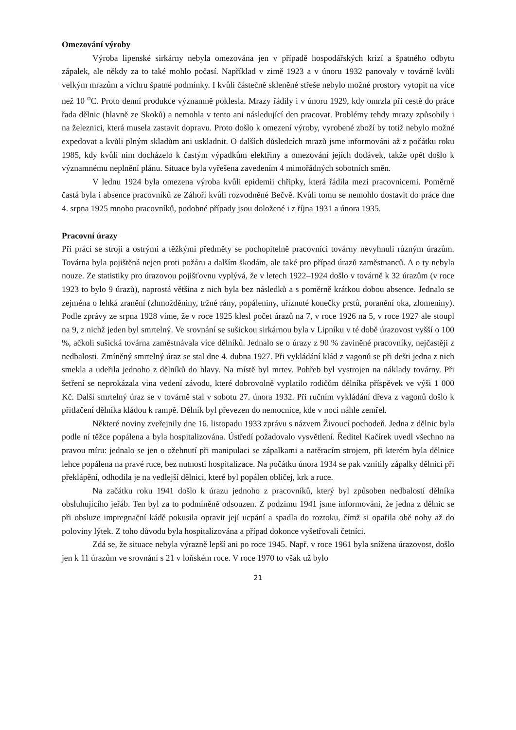Omezování výroby
Výroba lipenské sirkárny nebyla omezována jen v případě hospodářských krizí a špatného odbytu zápalek, ale někdy za to také mohlo počasí. Například v zimě 1923 a v únoru 1932 panovaly v továrně kvůli velkým mrazům a vichru špatné podmínky. I kvůli částečně skleněné střeše nebylo možné prostory vytopit na více než 10 <sup>o</sup>C. Proto denní produkce významně poklesla. Mrazy řádily i v únoru 1929, kdy omrzla při cestě do práce řada dělnic (hlavně ze Skoků) a nemohla v tento ani následující den pracovat. Problémy tehdy mrazy způsobily i na železnici, která musela zastavit dopravu. Proto došlo k omezení výroby, vyrobené zboží by totiž nebylo možné expedovat a kvůli plným skladům ani uskladnit. O dalších důsledcích mrazů jsme informováni až z počátku roku 1985, kdy kvůli nim docházelo k častým výpadkům elektřiny a omezování jejích dodávek, takže opět došlo k významnému neplnění plánu. Situace byla vyřešena zavedením 4 mimořádných sobotních směn.
V lednu 1924 byla omezena výroba kvůli epidemii chřipky, která řádila mezi pracovnicemi. Poměrně častá byla i absence pracovníků ze Záhoří kvůli rozvodněné Bečvě. Kvůli tomu se nemohlo dostavit do práce dne 4. srpna 1925 mnoho pracovníků, podobné případy jsou doložené i z října 1931 a února 1935.
Pracovní úrazy
Při práci se stroji a ostrými a těžkými předměty se pochopitelně pracovníci továrny nevyhnuli různým úrazům. Továrna byla pojištěná nejen proti požáru a dalším škodám, ale také pro případ úrazů zaměstnanců. A o ty nebyla nouze. Ze statistiky pro úrazovou pojišťovnu vyplývá, že v letech 1922–1924 došlo v továrně k 32 úrazům (v roce 1923 to bylo 9 úrazů), naprostá většina z nich byla bez následků a s poměrně krátkou dobou absence. Jednalo se zejména o lehká zranění (zhmožděniny, tržné rány, popáleniny, uříznuté konečky prstů, poranění oka, zlomeniny). Podle zprávy ze srpna 1928 víme, že v roce 1925 klesl počet úrazů na 7, v roce 1926 na 5, v roce 1927 ale stoupl na 9, z nichž jeden byl smrtelný. Ve srovnání se sušickou sirkárnou byla v Lipníku v té době úrazovost vyšší o 100 %, ačkoli sušická továrna zaměstnávala více dělníků. Jednalo se o úrazy z 90 % zaviněné pracovníky, nejčastěji z nedbalosti. Zmíněný smrtelný úraz se stal dne 4. dubna 1927. Při vykládání klád z vagonů se při dešti jedna z nich smekla a udeřila jednoho z dělníků do hlavy. Na místě byl mrtev. Pohřeb byl vystrojen na náklady továrny. Při šetření se neprokázala vina vedení závodu, které dobrovolně vyplatilo rodičům dělníka příspěvek ve výši 1 000 Kč. Další smrtelný úraz se v továrně stal v sobotu 27. února 1932. Při ručním vykládání dřeva z vagonů došlo k přitlačení dělníka kládou k rampě. Dělník byl převezen do nemocnice, kde v noci náhle zemřel.
Některé noviny zveřejnily dne 16. listopadu 1933 zprávu s názvem Živoucí pochodeň. Jedna z dělnic byla podle ní těžce popálena a byla hospitalizována. Ústředí požadovalo vysvětlení. Ředitel Kačírek uvedl všechno na pravou míru: jednalo se jen o ožehnutí při manipulaci se zápalkami a natěracím strojem, při kterém byla dělnice lehce popálena na pravé ruce, bez nutnosti hospitalizace. Na počátku února 1934 se pak vznítily zápalky dělnici při překlápění, odhodila je na vedlejší dělnici, které byl popálen obličej, krk a ruce.
Na začátku roku 1941 došlo k úrazu jednoho z pracovníků, který byl způsoben nedbalostí dělníka obsluhujícího jeřáb. Ten byl za to podmíněně odsouzen. Z podzimu 1941 jsme informováni, že jedna z dělnic se při obsluze impregnační kádě pokusila opravit její ucpání a spadla do roztoku, čímž si opařila obě nohy až do poloviny lýtek. Z toho důvodu byla hospitalizována a případ dokonce vyšetřovali četníci.
Zdá se, že situace nebyla výrazně lepší ani po roce 1945. Např. v roce 1961 byla snížena úrazovost, došlo jen k 11 úrazům ve srovnání s 21 v loňském roce. V roce 1970 to však už bylo
21